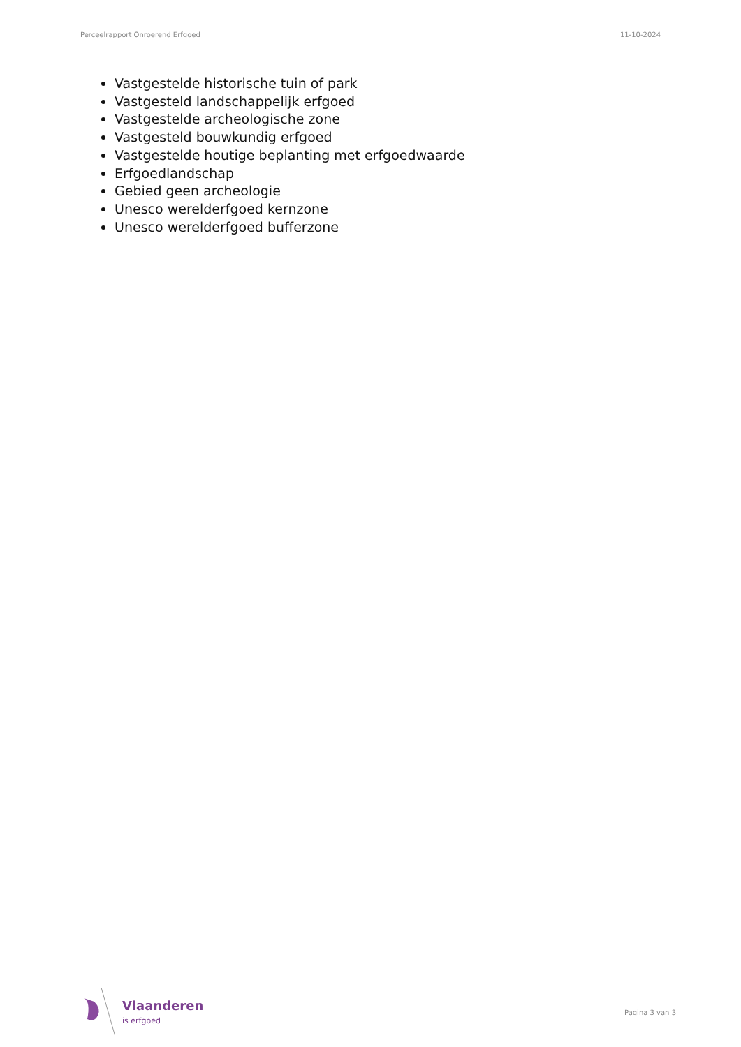Perceelrapport Onroerend Erfgoed 11-10-2024
Vastgestelde historische tuin of park
Vastgesteld landschappelijk erfgoed
Vastgestelde archeologische zone
Vastgesteld bouwkundig erfgoed
Vastgestelde houtige beplanting met erfgoedwaarde
Erfgoedlandschap
Gebied geen archeologie
Unesco werelderfgoed kernzone
Unesco werelderfgoed bufferzone
Vlaanderen
is erfgoed
Pagina 3 van 3